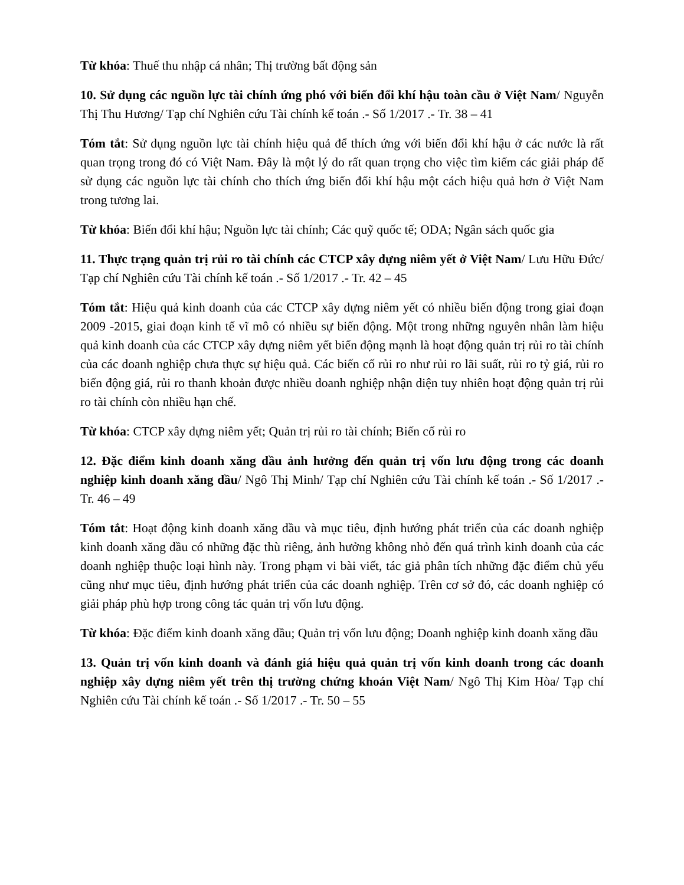Từ khóa: Thuế thu nhập cá nhân; Thị trường bất động sản
10. Sử dụng các nguồn lực tài chính ứng phó với biến đổi khí hậu toàn cầu ở Việt Nam/ Nguyễn Thị Thu Hương/ Tạp chí Nghiên cứu Tài chính kế toán .- Số 1/2017 .- Tr. 38 – 41
Tóm tắt: Sử dụng nguồn lực tài chính hiệu quả để thích ứng với biến đổi khí hậu ở các nước là rất quan trọng trong đó có Việt Nam. Đây là một lý do rất quan trọng cho việc tìm kiếm các giải pháp để sử dụng các nguồn lực tài chính cho thích ứng biến đổi khí hậu một cách hiệu quả hơn ở Việt Nam trong tương lai.
Từ khóa: Biến đổi khí hậu; Nguồn lực tài chính; Các quỹ quốc tế; ODA; Ngân sách quốc gia
11. Thực trạng quản trị rủi ro tài chính các CTCP xây dựng niêm yết ở Việt Nam/ Lưu Hữu Đức/ Tạp chí Nghiên cứu Tài chính kế toán .- Số 1/2017 .- Tr. 42 – 45
Tóm tắt: Hiệu quả kinh doanh của các CTCP xây dựng niêm yết có nhiều biến động trong giai đoạn 2009 -2015, giai đoạn kinh tế vĩ mô có nhiều sự biến động. Một trong những nguyên nhân làm hiệu quả kinh doanh của các CTCP xây dựng niêm yết biến động mạnh là hoạt động quản trị rủi ro tài chính của các doanh nghiệp chưa thực sự hiệu quả. Các biến cố rủi ro như rủi ro lãi suất, rủi ro tỷ giá, rủi ro biến động giá, rủi ro thanh khoản được nhiều doanh nghiệp nhận diện tuy nhiên hoạt động quản trị rủi ro tài chính còn nhiều hạn chế.
Từ khóa: CTCP xây dựng niêm yết; Quản trị rủi ro tài chính; Biến cố rủi ro
12. Đặc điểm kinh doanh xăng dầu ảnh hưởng đến quản trị vốn lưu động trong các doanh nghiệp kinh doanh xăng dầu/ Ngô Thị Minh/ Tạp chí Nghiên cứu Tài chính kế toán .- Số 1/2017 .- Tr. 46 – 49
Tóm tắt: Hoạt động kinh doanh xăng dầu và mục tiêu, định hướng phát triển của các doanh nghiệp kinh doanh xăng dầu có những đặc thù riêng, ảnh hưởng không nhỏ đến quá trình kinh doanh của các doanh nghiệp thuộc loại hình này. Trong phạm vi bài viết, tác giả phân tích những đặc điểm chủ yếu cũng như mục tiêu, định hướng phát triển của các doanh nghiệp. Trên cơ sở đó, các doanh nghiệp có giải pháp phù hợp trong công tác quản trị vốn lưu động.
Từ khóa: Đặc điểm kinh doanh xăng dầu; Quản trị vốn lưu động; Doanh nghiệp kinh doanh xăng dầu
13. Quản trị vốn kinh doanh và đánh giá hiệu quả quản trị vốn kinh doanh trong các doanh nghiệp xây dựng niêm yết trên thị trường chứng khoán Việt Nam/ Ngô Thị Kim Hòa/ Tạp chí Nghiên cứu Tài chính kế toán .- Số 1/2017 .- Tr. 50 – 55